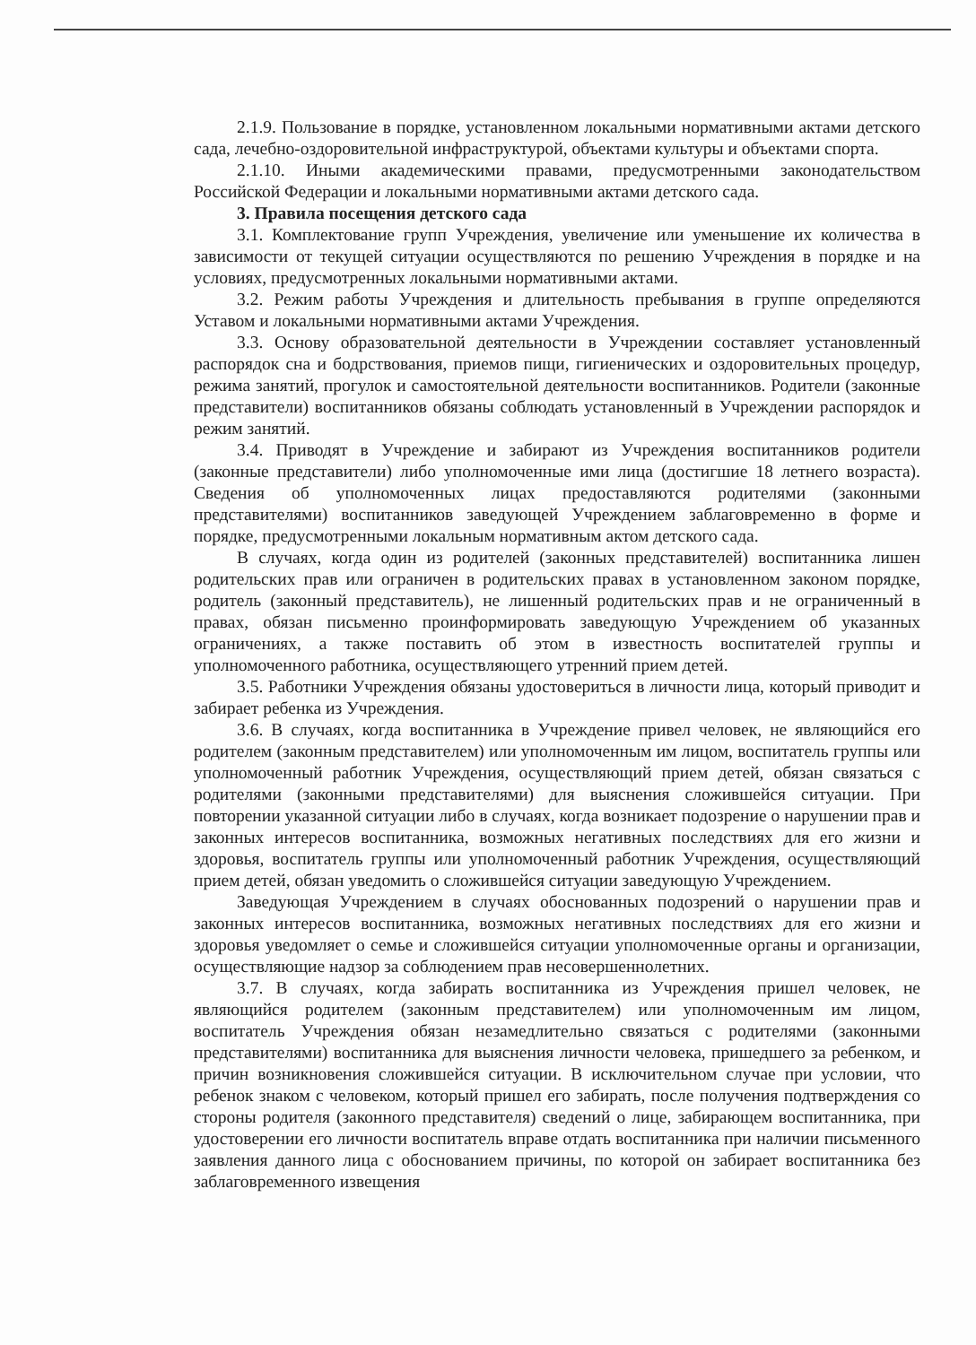2.1.9. Пользование в порядке, установленном локальными нормативными актами детского сада, лечебно-оздоровительной инфраструктурой, объектами культуры и объектами спорта.
2.1.10. Иными академическими правами, предусмотренными законодательством Российской Федерации и локальными нормативными актами детского сада.
3. Правила посещения детского сада
3.1. Комплектование групп Учреждения, увеличение или уменьшение их количества в зависимости от текущей ситуации осуществляются по решению Учреждения в порядке и на условиях, предусмотренных локальными нормативными актами.
3.2. Режим работы Учреждения и длительность пребывания в группе определяются Уставом и локальными нормативными актами Учреждения.
3.3. Основу образовательной деятельности в Учреждении составляет установленный распорядок сна и бодрствования, приемов пищи, гигиенических и оздоровительных процедур, режима занятий, прогулок и самостоятельной деятельности воспитанников. Родители (законные представители) воспитанников обязаны соблюдать установленный в Учреждении распорядок и режим занятий.
3.4. Приводят в Учреждение и забирают из Учреждения воспитанников родители (законные представители) либо уполномоченные ими лица (достигшие 18 летнего возраста). Сведения об уполномоченных лицах предоставляются родителями (законными представителями) воспитанников заведующей Учреждением заблаговременно в форме и порядке, предусмотренными локальным нормативным актом детского сада.
В случаях, когда один из родителей (законных представителей) воспитанника лишен родительских прав или ограничен в родительских правах в установленном законом порядке, родитель (законный представитель), не лишенный родительских прав и не ограниченный в правах, обязан письменно проинформировать заведующую Учреждением об указанных ограничениях, а также поставить об этом в известность воспитателей группы и уполномоченного работника, осуществляющего утренний прием детей.
3.5. Работники Учреждения обязаны удостовериться в личности лица, который приводит и забирает ребенка из Учреждения.
3.6. В случаях, когда воспитанника в Учреждение привел человек, не являющийся его родителем (законным представителем) или уполномоченным им лицом, воспитатель группы или уполномоченный работник Учреждения, осуществляющий прием детей, обязан связаться с родителями (законными представителями) для выяснения сложившейся ситуации. При повторении указанной ситуации либо в случаях, когда возникает подозрение о нарушении прав и законных интересов воспитанника, возможных негативных последствиях для его жизни и здоровья, воспитатель группы или уполномоченный работник Учреждения, осуществляющий прием детей, обязан уведомить о сложившейся ситуации заведующую Учреждением.
Заведующая Учреждением в случаях обоснованных подозрений о нарушении прав и законных интересов воспитанника, возможных негативных последствиях для его жизни и здоровья уведомляет о семье и сложившейся ситуации уполномоченные органы и организации, осуществляющие надзор за соблюдением прав несовершеннолетних.
3.7. В случаях, когда забирать воспитанника из Учреждения пришел человек, не являющийся родителем (законным представителем) или уполномоченным им лицом, воспитатель Учреждения обязан незамедлительно связаться с родителями (законными представителями) воспитанника для выяснения личности человека, пришедшего за ребенком, и причин возникновения сложившейся ситуации. В исключительном случае при условии, что ребенок знаком с человеком, который пришел его забирать, после получения подтверждения со стороны родителя (законного представителя) сведений о лице, забирающем воспитанника, при удостоверении его личности воспитатель вправе отдать воспитанника при наличии письменного заявления данного лица с обоснованием причины, по которой он забирает воспитанника без заблаговременного извещения